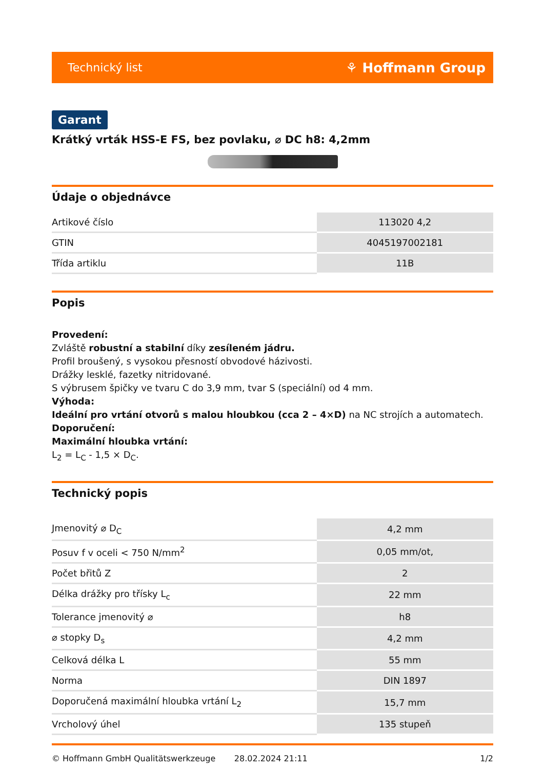Technický list ⚘ Hoffmann Group
Garant
Krátký vrták HSS-E FS, bez povlaku, ⌀ DC h8: 4,2mm
Údaje o objednávce
| Artikové číslo | 113020 4,2 |
| GTIN | 4045197002181 |
| Třída artiklu | 11B |
Popis
Provedení:
Zvláště robustní a stabilní díky zesíleném jádru.
Profil broušený, s vysokou přesností obvodové házivosti.
Drážky lesklé, fazetky nitridované.
S výbrusem špičky ve tvaru C do 3,9 mm, tvar S (speciální) od 4 mm.
Výhoda:
Ideální pro vrtání otvorů s malou hloubkou (cca 2 – 4×D) na NC strojích a automatech.
Doporučení:
Maximální hloubka vrtání:
L<sub>2</sub> = L<sub>C</sub> - 1,5 × D<sub>C</sub>.
Technický popis
| Jmenovitý ⌀ D<sub>C</sub> | 4,2 mm |
| Posuv f v oceli < 750 N/mm<sup>2</sup> | 0,05 mm/ot, |
| Počet břitů Z | 2 |
| Délka drážky pro třísky L<sub>c</sub> | 22 mm |
| Tolerance jmenovitý ⌀ | h8 |
| ⌀ stopky D<sub>s</sub> | 4,2 mm |
| Celková délka L | 55 mm |
| Norma | DIN 1897 |
| Doporučená maximální hloubka vrtání L<sub>2</sub> | 15,7 mm |
| Vrcholový úhel | 135 stupeň |
© Hoffmann GmbH Qualitätswerkzeuge 28.02.2024 21:11 1/2